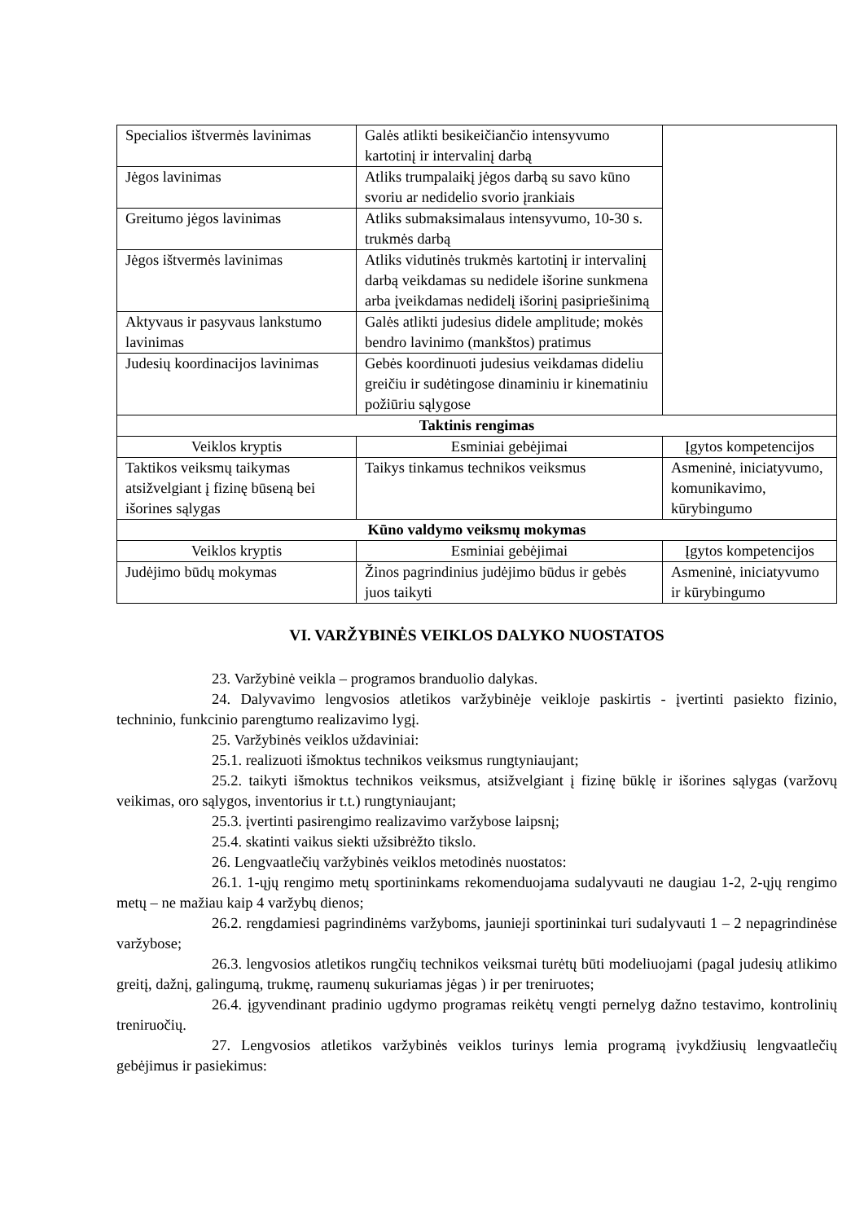| Specialios ištvermės lavinimas | Galės atlikti besikeičiančio intensyvumo kartotinį ir intervalinį darbą | |
| Jėgos lavinimas | Atliks trumpalaikį jėgos darbą su savo kūno svoriu ar nedidelio svorio įrankiais | |
| Greitumo jėgos lavinimas | Atliks submaksimalaus intensyvumo, 10-30 s. trukmės darbą | |
| Jėgos ištvermės lavinimas | Atliks vidutinės trukmės kartotinį ir intervalinį darbą veikdamas su nedidele išorine sunkmena arba įveikdamas nedidelį išorinį pasipriešinimą | |
| Aktyvaus ir pasyvaus lankstumo lavinimas | Galės atlikti judesius didele amplitude; mokės bendro lavinimo (mankštos) pratimus | |
| Judesių koordinacijos lavinimas | Gebės koordinuoti judesius veikdamas dideliu greičiu ir sudėtingose dinaminiu ir kinematiniu požiūriu sąlygose | |
| Taktinis rengimas | | |
| Veiklos kryptis | Esminiai gebėjimai | Įgytos kompetencijos |
| Taktikos veiksmų taikymas atsižvelgiant į fizinę būseną bei išorines sąlygas | Taikys tinkamus technikos veiksmus | Asmeninė, iniciatyvumo, komunikavimo, kūrybingumo |
| Kūno valdymo veiksmų mokymas | | |
| Veiklos kryptis | Esminiai gebėjimai | Įgytos kompetencijos |
| Judėjimo būdų mokymas | Žinos pagrindinius judėjimo būdus ir gebės juos taikyti | Asmeninė, iniciatyvumo ir kūrybingumo |
VI. VARŽYBINĖS VEIKLOS DALYKO NUOSTATOS
23. Varžybinė veikla – programos branduolio dalykas.
24. Dalyvavimo lengvosios atletikos varžybinėje veikloje paskirtis - įvertinti pasiekto fizinio, techninio, funkcinio parengtumo realizavimo lygį.
25. Varžybinės veiklos uždaviniai:
25.1. realizuoti išmoktus technikos veiksmus rungtyniaujant;
25.2. taikyti išmoktus technikos veiksmus, atsižvelgiant į fizinę būklę ir išorines sąlygas (varžovų veikimas, oro sąlygos, inventorius ir t.t.) rungtyniaujant;
25.3. įvertinti pasirengimo realizavimo varžybose laipsnį;
25.4. skatinti vaikus siekti užsibrėžto tikslo.
26. Lengvaatlečių varžybinės veiklos metodinės nuostatos:
26.1. 1-ųjų rengimo metų sportininkams rekomenduojama sudalyvauti ne daugiau 1-2, 2-ųjų rengimo metų – ne mažiau kaip 4 varžybų dienos;
26.2. rengdamiesi pagrindinėms varžyboms, jaunieji sportininkai turi sudalyvauti 1 – 2 nepagrindinėse varžybose;
26.3. lengvosios atletikos rungčių technikos veiksmai turėtų būti modeliuojami (pagal judesių atlikimo greitį, dažnį, galingumą, trukmę, raumenų sukuriamas jėgas ) ir per treniruotes;
26.4. įgyvendinant pradinio ugdymo programas reikėtų vengti pernelyg dažno testavimo, kontrolinių treniruočių.
27. Lengvosios atletikos varžybinės veiklos turinys lemia programą įvykdžiusių lengvaatlečių gebėjimus ir pasiekimus: